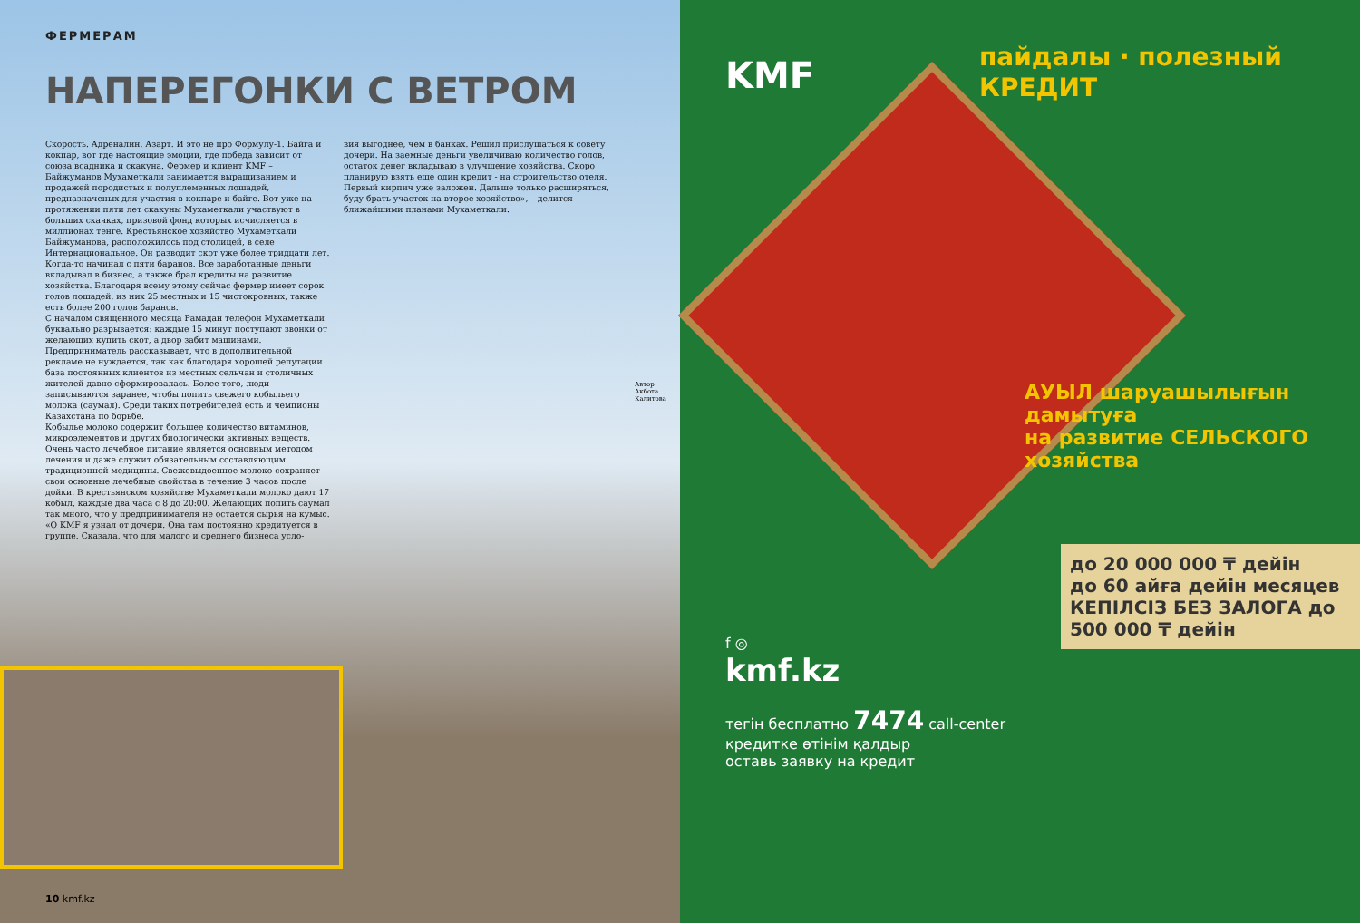ФЕРМЕРАМ
НАПЕРЕГОНКИ С ВЕТРОМ
Скорость. Адреналин. Азарт. И это не про Формулу-1. Байга и кокпар, вот где настоящие эмоции, где победа зависит от союза всадника и скакуна. Фермер и клиент KMF – Байжуманов Мухаметкали занимается выращиванием и продажей породистых и полуплеменных лошадей, предназначеных для участия в кокпаре и байге. Вот уже на протяжении пяти лет скакуны Мухаметкали участвуют в больших скачках, призовой фонд которых исчисляется в миллионах тенге. Крестьянское хозяйство Мухаметкали Байжуманова, расположилось под столицей, в селе Интернациональное. Он разводит скот уже более тридцати лет.
Когда-то начинал с пяти баранов. Все заработанные деньги вкладывал в бизнес, а также брал кредиты на развитие хозяйства. Благодаря всему этому сейчас фермер имеет сорок голов лошадей, из них 25 местных и 15 чистокровных, также есть более 200 голов баранов.
С началом священного месяца Рамадан телефон Мухаметкали буквально разрывается: каждые 15 минут поступают звонки от желающих купить скот, а двор забит машинами.
Предприниматель рассказывает, что в дополнительной рекламе не нуждается, так как благодаря хорошей репутации база постоянных клиентов из местных сельчан и столичных жителей давно сформировалась. Более того, люди записываются заранее, чтобы попить свежего кобыльего молока (саумал). Среди таких потребителей есть и чемпионы Казахстана по борьбе.
Кобылье молоко содержит большее количество витаминов, микроэлементов и других биологически активных веществ. Очень часто лечебное питание является основным методом лечения и даже служит обязательным составляющим традиционной медицины. Свежевыдоенное молоко сохраняет свои основные лечебные свойства в течение 3 часов после дойки. В крестьянском хозяйстве Мухаметкали молоко дают 17 кобыл, каждые два часа с 8 до 20:00. Желающих попить саумал так много, что у предпринимателя не остается сырья на кумыс.
«О KMF я узнал от дочери. Она там постоянно кредитуется в группе. Сказала, что для малого и среднего бизнеса усло-
вия выгоднее, чем в банках. Решил прислушаться к совету дочери. На заемные деньги увеличиваю количество голов, остаток денег вкладываю в улучшение хозяйства. Скоро планирую взять еще один кредит - на строительство отеля. Первый кирпич уже заложен. Дальше только расширяться, буду брать участок на второе хозяйство», – делится ближайшими планами Мухаметкали.
Автор Акбота Калитова
10 kmf.kz
KMF
пайдалы · полезный
КРЕДИТ
АУЫЛ шаруашылығын дамытуға
на развитие СЕЛЬСКОГО хозяйства
до 20 000 000 ₸ дейін
до 60 айға дейін месяцев
КЕПІЛСІЗ БЕЗ ЗАЛОГА до 500 000 ₸ дейін
f ◎
kmf.kz
тегін бесплатно 7474 call-center
кредитке өтінім қалдыр
оставь заявку на кредит